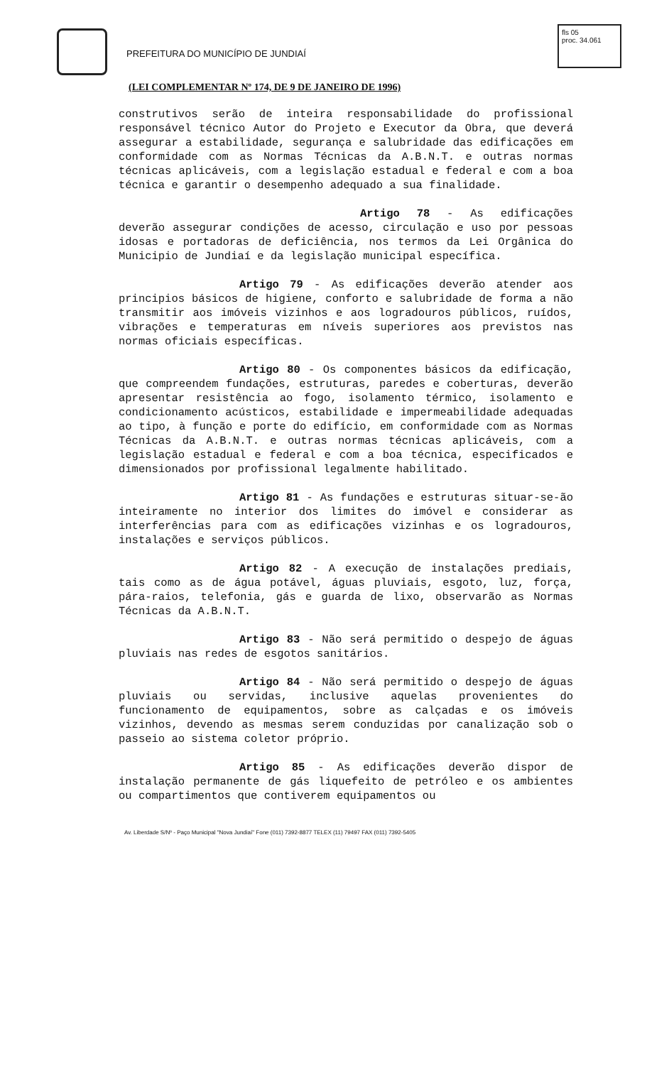PREFEITURA DO MUNICÍPIO DE JUNDIAÍ
fls 05
proc. 34.061
(LEI COMPLEMENTAR Nº 174, DE 9 DE JANEIRO DE 1996)
construtivos serão de inteira responsabilidade do profissional responsável técnico Autor do Projeto e Executor da Obra, que deverá assegurar a estabilidade, segurança e salubridade das edificações em conformidade com as Normas Técnicas da A.B.N.T. e outras normas técnicas aplicáveis, com a legislação estadual e federal e com a boa técnica e garantir o desempenho adequado a sua finalidade.
Artigo 78 - As edificações deverão assegurar condições de acesso, circulação e uso por pessoas idosas e portadoras de deficiência, nos termos da Lei Orgânica do Municipio de Jundiaí e da legislação municipal específica.
Artigo 79 - As edificações deverão atender aos principios básicos de higiene, conforto e salubridade de forma a não transmitir aos imóveis vizinhos e aos logradouros públicos, ruídos, vibrações e temperaturas em níveis superiores aos previstos nas normas oficiais específicas.
Artigo 80 - Os componentes básicos da edificação, que compreendem fundações, estruturas, paredes e coberturas, deverão apresentar resistência ao fogo, isolamento térmico, isolamento e condicionamento acústicos, estabilidade e impermeabilidade adequadas ao tipo, à função e porte do edifício, em conformidade com as Normas Técnicas da A.B.N.T. e outras normas técnicas aplicáveis, com a legislação estadual e federal e com a boa técnica, especificados e dimensionados por profissional legalmente habilitado.
Artigo 81 - As fundações e estruturas situar-se-ão inteiramente no interior dos limites do imóvel e considerar as interferências para com as edificações vizinhas e os logradouros, instalações e serviços públicos.
Artigo 82 - A execução de instalações prediais, tais como as de água potável, águas pluviais, esgoto, luz, força, pára-raios, telefonia, gás e guarda de lixo, observarão as Normas Técnicas da A.B.N.T.
Artigo 83 - Não será permitido o despejo de águas pluviais nas redes de esgotos sanitários.
Artigo 84 - Não será permitido o despejo de águas pluviais ou servidas, inclusive aquelas provenientes do funcionamento de equipamentos, sobre as calçadas e os imóveis vizinhos, devendo as mesmas serem conduzidas por canalização sob o passeio ao sistema coletor próprio.
Artigo 85 - As edificações deverão dispor de instalação permanente de gás liquefeito de petróleo e os ambientes ou compartimentos que contiverem equipamentos ou
Av. Liberdade S/Nº - Paço Municipal "Nova Jundiaí" Fone (011) 7392-8877 TELEX (11) 79497 FAX (011) 7392-5405